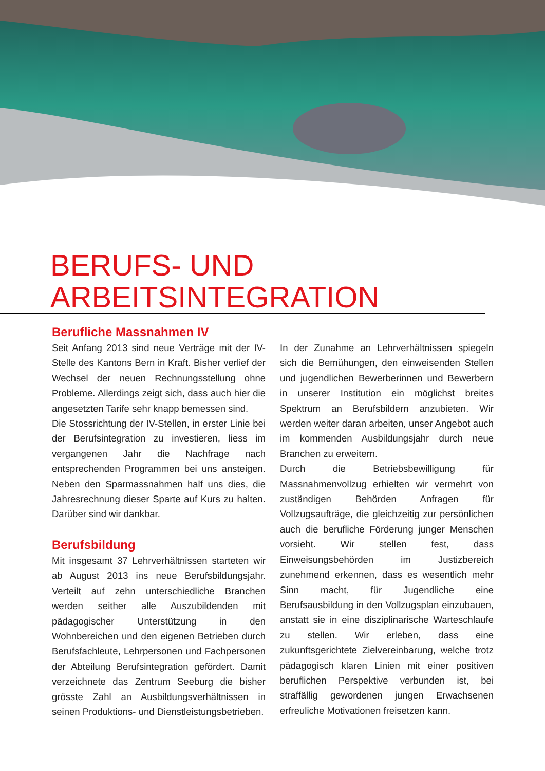BERUFS- UND ARBEITSINTEGRATION
Berufliche Massnahmen IV
Seit Anfang 2013 sind neue Verträge mit der IV-Stelle des Kantons Bern in Kraft. Bisher verlief der Wechsel der neuen Rechnungsstellung ohne Probleme. Allerdings zeigt sich, dass auch hier die angesetzten Tarife sehr knapp bemessen sind.
Die Stossrichtung der IV-Stellen, in erster Linie bei der Berufsintegration zu investieren, liess im vergangenen Jahr die Nachfrage nach entsprechenden Programmen bei uns ansteigen. Neben den Sparmassnahmen half uns dies, die Jahresrechnung dieser Sparte auf Kurs zu halten. Darüber sind wir dankbar.
Berufsbildung
Mit insgesamt 37 Lehrverhältnissen starteten wir ab August 2013 ins neue Berufsbildungsjahr. Verteilt auf zehn unterschiedliche Branchen werden seither alle Auszubildenden mit pädagogischer Unterstützung in den Wohnbereichen und den eigenen Betrieben durch Berufsfachleute, Lehrpersonen und Fachpersonen der Abteilung Berufsintegration gefördert. Damit verzeichnete das Zentrum Seeburg die bisher grösste Zahl an Ausbildungsverhältnissen in seinen Produktions- und Dienstleistungsbetrieben.
In der Zunahme an Lehrverhältnissen spiegeln sich die Bemühungen, den einweisenden Stellen und jugendlichen Bewerberinnen und Bewerbern in unserer Institution ein möglichst breites Spektrum an Berufsbildern anzubieten. Wir werden weiter daran arbeiten, unser Angebot auch im kommenden Ausbildungsjahr durch neue Branchen zu erweitern.
Durch die Betriebsbewilligung für Massnahmenvollzug erhielten wir vermehrt von zuständigen Behörden Anfragen für Vollzugsaufträge, die gleichzeitig zur persönlichen auch die berufliche Förderung junger Menschen vorsieht. Wir stellen fest, dass Einweisungsbehörden im Justizbereich zunehmend erkennen, dass es wesentlich mehr Sinn macht, für Jugendliche eine Berufsausbildung in den Vollzugsplan einzubauen, anstatt sie in eine disziplinarische Warteschlaufe zu stellen. Wir erleben, dass eine zukunftsgerichtete Zielvereinbarung, welche trotz pädagogisch klaren Linien mit einer positiven beruflichen Perspektive verbunden ist, bei straffällig gewordenen jungen Erwachsenen erfreuliche Motivationen freisetzen kann.